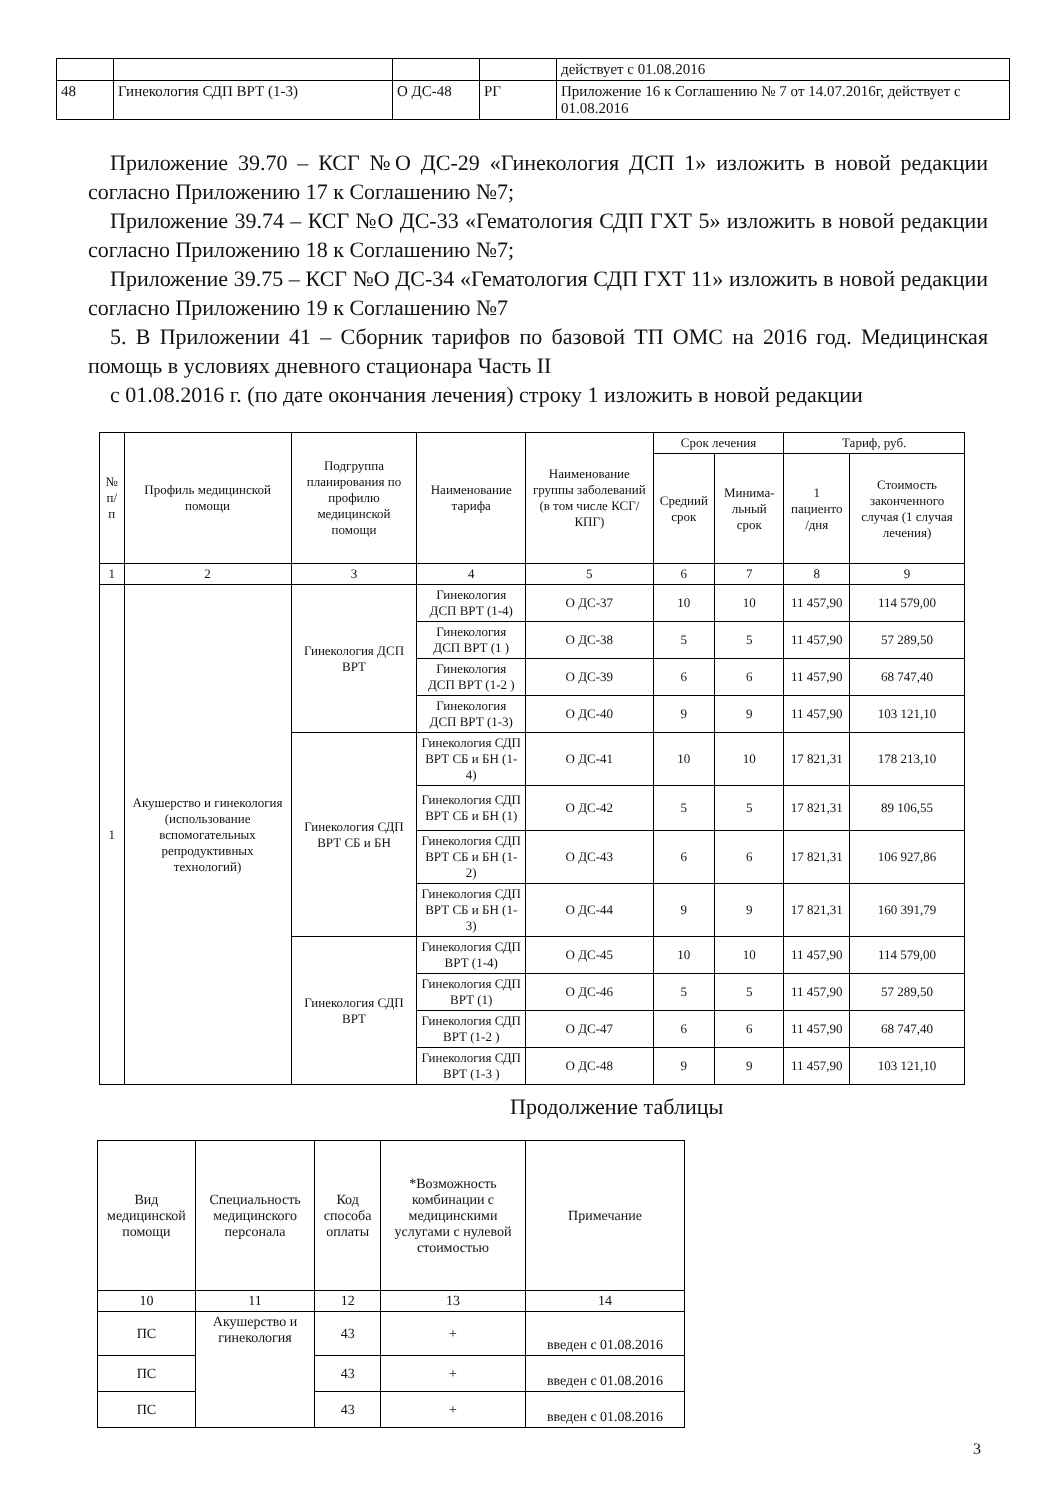| | | | | действует с 01.08.2016 |
| 48 | Гинекология СДП ВРТ (1-3) | О ДС-48 | РГ | Приложение 16 к Соглашению № 7 от 14.07.2016г, действует с 01.08.2016 |
Приложение 39.70 – КСГ №О ДС-29 «Гинекология ДСП 1» изложить в новой редакции согласно Приложению 17 к Соглашению №7;
Приложение 39.74 – КСГ №О ДС-33 «Гематология СДП ГХТ 5» изложить в новой редакции согласно Приложению 18 к Соглашению №7;
Приложение 39.75 – КСГ №О ДС-34 «Гематология СДП ГХТ 11» изложить в новой редакции согласно Приложению 19 к Соглашению №7
5. В Приложении 41 – Сборник тарифов по базовой ТП ОМС на 2016 год. Медицинская помощь в условиях дневного стационара Часть II
с 01.08.2016 г. (по дате окончания лечения) строку 1 изложить в новой редакции
| № п/п | Профиль медицинской помощи | Подгруппа планирования по профилю медицинской помощи | Наименование тарифа | Наименование группы заболеваний (в том числе КСГ/КПГ) | Срок лечения | | Тариф, руб. | |
| --- | --- | --- | --- | --- | --- | --- | --- | --- |
| | | | | | Средний срок | Минима-льный срок | 1 пациенто /дня | Стоимость законченного случая (1 случая лечения) |
| 1 | 2 | 3 | 4 | 5 | 6 | 7 | 8 | 9 |
| 1 | Акушерство и гинекология (использование вспомогательных репродуктивных технологий) | Гинекология ДСП ВРТ | Гинекология ДСП ВРТ (1-4) | О ДС-37 | 10 | 10 | 11 457,90 | 114 579,00 |
| | | | Гинекология ДСП ВРТ (1 ) | О ДС-38 | 5 | 5 | 11 457,90 | 57 289,50 |
| | | | Гинекология ДСП ВРТ (1-2 ) | О ДС-39 | 6 | 6 | 11 457,90 | 68 747,40 |
| | | | Гинекология ДСП ВРТ (1-3) | О ДС-40 | 9 | 9 | 11 457,90 | 103 121,10 |
| | | Гинекология СДП ВРТ СБ и БН | Гинекология СДП ВРТ СБ и БН (1-4) | О ДС-41 | 10 | 10 | 17 821,31 | 178 213,10 |
| | | | Гинекология СДП ВРТ СБ и БН (1) | О ДС-42 | 5 | 5 | 17 821,31 | 89 106,55 |
| | | | Гинекология СДП ВРТ СБ и БН (1-2) | О ДС-43 | 6 | 6 | 17 821,31 | 106 927,86 |
| | | | Гинекология СДП ВРТ СБ и БН (1-3) | О ДС-44 | 9 | 9 | 17 821,31 | 160 391,79 |
| | | Гинекология СДП ВРТ | Гинекология СДП ВРТ (1-4) | О ДС-45 | 10 | 10 | 11 457,90 | 114 579,00 |
| | | | Гинекология СДП ВРТ (1) | О ДС-46 | 5 | 5 | 11 457,90 | 57 289,50 |
| | | | Гинекология СДП ВРТ (1-2 ) | О ДС-47 | 6 | 6 | 11 457,90 | 68 747,40 |
| | | | Гинекология СДП ВРТ (1-3 ) | О ДС-48 | 9 | 9 | 11 457,90 | 103 121,10 |
Продолжение таблицы
| Вид медицинской помощи | Специальность медицинского персонала | Код способа оплаты | *Возможность комбинации с медицинскими услугами с нулевой стоимостью | Примечание |
| --- | --- | --- | --- | --- |
| 10 | 11 | 12 | 13 | 14 |
| ПС | Акушерство и гинекология | 43 | + | введен с 01.08.2016 |
| ПС | | 43 | + | введен с 01.08.2016 |
| ПС | | 43 | + | введен с 01.08.2016 |
3